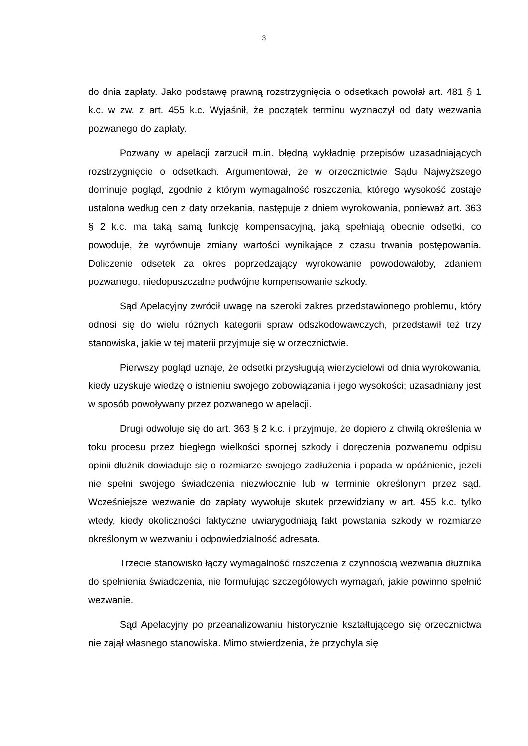3
do dnia zapłaty. Jako podstawę prawną rozstrzygnięcia o odsetkach powołał art. 481 § 1 k.c. w zw. z art. 455 k.c. Wyjaśnił, że początek terminu wyznaczył od daty wezwania pozwanego do zapłaty.
Pozwany w apelacji zarzucił m.in. błędną wykładnię przepisów uzasadniających rozstrzygnięcie o odsetkach. Argumentował, że w orzecznictwie Sądu Najwyższego dominuje pogląd, zgodnie z którym wymagalność roszczenia, którego wysokość zostaje ustalona według cen z daty orzekania, następuje z dniem wyrokowania, ponieważ art. 363 § 2 k.c. ma taką samą funkcję kompensacyjną, jaką spełniają obecnie odsetki, co powoduje, że wyrównuje zmiany wartości wynikające z czasu trwania postępowania. Doliczenie odsetek za okres poprzedzający wyrokowanie powodowałoby, zdaniem pozwanego, niedopuszczalne podwójne kompensowanie szkody.
Sąd Apelacyjny zwrócił uwagę na szeroki zakres przedstawionego problemu, który odnosi się do wielu różnych kategorii spraw odszkodowawczych, przedstawił też trzy stanowiska, jakie w tej materii przyjmuje się w orzecznictwie.
Pierwszy pogląd uznaje, że odsetki przysługują wierzycielowi od dnia wyrokowania, kiedy uzyskuje wiedzę o istnieniu swojego zobowiązania i jego wysokości; uzasadniany jest w sposób powoływany przez pozwanego w apelacji.
Drugi odwołuje się do art. 363 § 2 k.c. i przyjmuje, że dopiero z chwilą określenia w toku procesu przez biegłego wielkości spornej szkody i doręczenia pozwanemu odpisu opinii dłużnik dowiaduje się o rozmiarze swojego zadłużenia i popada w opóźnienie, jeżeli nie spełni swojego świadczenia niezwłocznie lub w terminie określonym przez sąd. Wcześniejsze wezwanie do zapłaty wywołuje skutek przewidziany w art. 455 k.c. tylko wtedy, kiedy okoliczności faktyczne uwiarygodniają fakt powstania szkody w rozmiarze określonym w wezwaniu i odpowiedzialność adresata.
Trzecie stanowisko łączy wymagalność roszczenia z czynnością wezwania dłużnika do spełnienia świadczenia, nie formułując szczegółowych wymagań, jakie powinno spełnić wezwanie.
Sąd Apelacyjny po przeanalizowaniu historycznie kształtującego się orzecznictwa nie zajął własnego stanowiska. Mimo stwierdzenia, że przychyla się